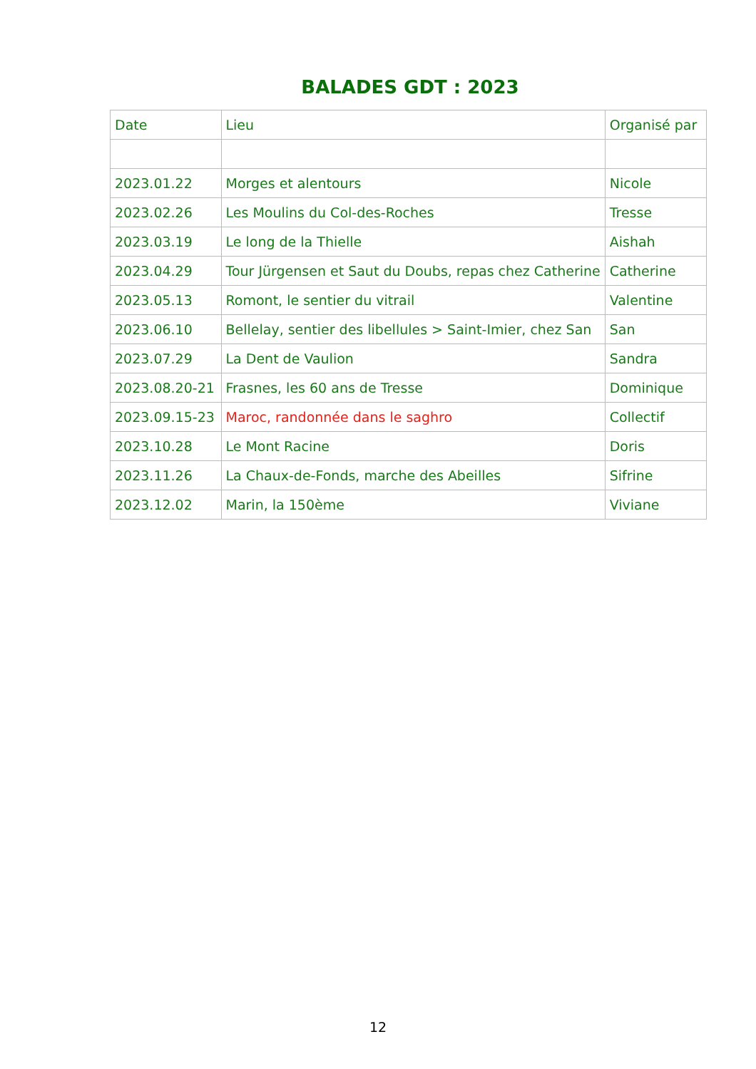BALADES GDT : 2023
| Date | Lieu | Organisé par |
| 2023.01.22 | Morges et alentours | Nicole |
| 2023.02.26 | Les Moulins du Col-des-Roches | Tresse |
| 2023.03.19 | Le long de la Thielle | Aishah |
| 2023.04.29 | Tour Jürgensen et Saut du Doubs, repas chez Catherine | Catherine |
| 2023.05.13 | Romont, le sentier du vitrail | Valentine |
| 2023.06.10 | Bellelay, sentier des libellules > Saint-Imier, chez San | San |
| 2023.07.29 | La Dent de Vaulion | Sandra |
| 2023.08.20-21 | Frasnes, les 60 ans de Tresse | Dominique |
| 2023.09.15-23 | Maroc, randonnée dans le saghro | Collectif |
| 2023.10.28 | Le Mont Racine | Doris |
| 2023.11.26 | La Chaux-de-Fonds, marche des Abeilles | Sifrine |
| 2023.12.02 | Marin, la 150ème | Viviane |
12